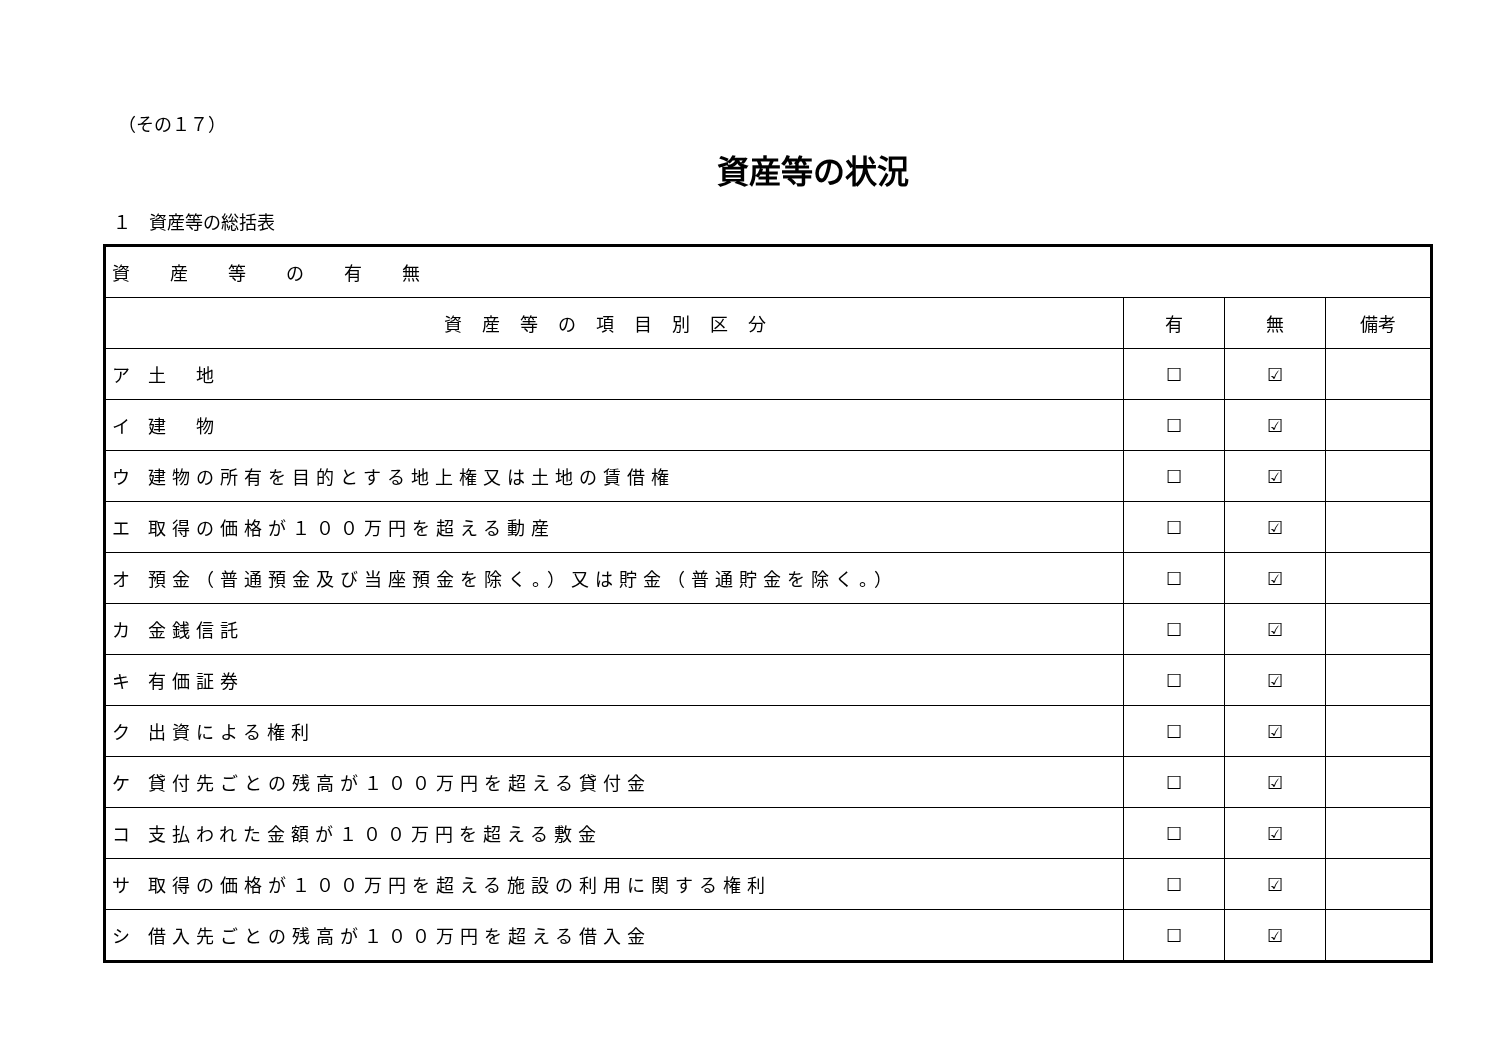（その１７）
資産等の状況
１　資産等の総括表
| 資産等の有無 | | | |
| 資産等の項目別区分 | 有 | 無 | 備考 |
| ア 土 地 | ☐ | ☑ | |
| イ 建 物 | ☐ | ☑ | |
| ウ 建物の所有を目的とする地上権又は土地の賃借権 | ☐ | ☑ | |
| エ 取得の価格が１００万円を超える動産 | ☐ | ☑ | |
| オ 預金（普通預金及び当座預金を除く。）又は貯金（普通貯金を除く。） | ☐ | ☑ | |
| カ 金銭信託 | ☐ | ☑ | |
| キ 有価証券 | ☐ | ☑ | |
| ク 出資による権利 | ☐ | ☑ | |
| ケ 貸付先ごとの残高が１００万円を超える貸付金 | ☐ | ☑ | |
| コ 支払われた金額が１００万円を超える敷金 | ☐ | ☑ | |
| サ 取得の価格が１００万円を超える施設の利用に関する権利 | ☐ | ☑ | |
| シ 借入先ごとの残高が１００万円を超える借入金 | ☐ | ☑ | |